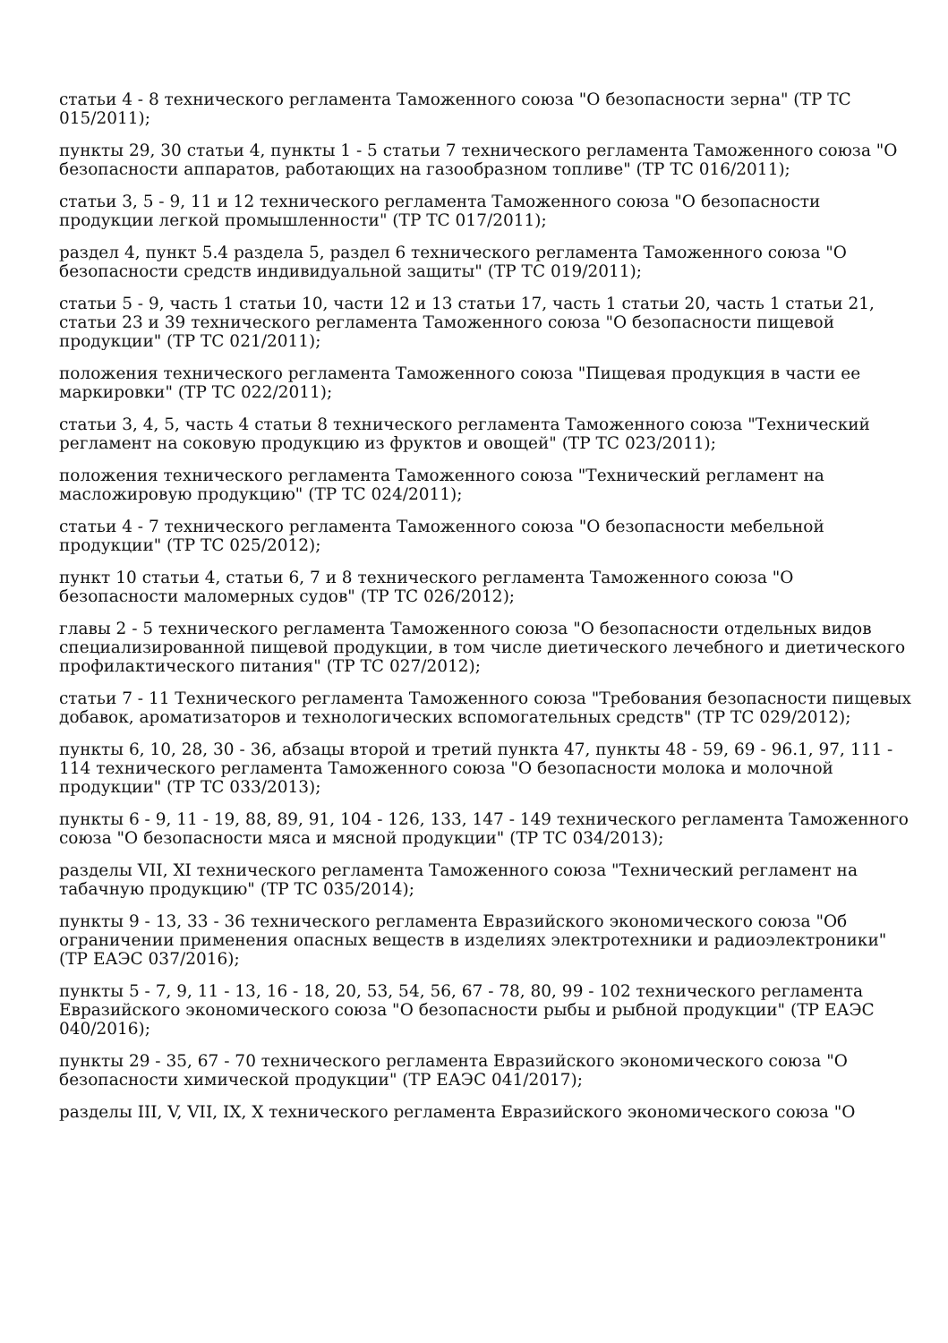статьи 4 - 8 технического регламента Таможенного союза "О безопасности зерна" (ТР ТС 015/2011);
пункты 29, 30 статьи 4, пункты 1 - 5 статьи 7 технического регламента Таможенного союза "О безопасности аппаратов, работающих на газообразном топливе" (ТР ТС 016/2011);
статьи 3, 5 - 9, 11 и 12 технического регламента Таможенного союза "О безопасности продукции легкой промышленности" (ТР ТС 017/2011);
раздел 4, пункт 5.4 раздела 5, раздел 6 технического регламента Таможенного союза "О безопасности средств индивидуальной защиты" (ТР ТС 019/2011);
статьи 5 - 9, часть 1 статьи 10, части 12 и 13 статьи 17, часть 1 статьи 20, часть 1 статьи 21, статьи 23 и 39 технического регламента Таможенного союза "О безопасности пищевой продукции" (ТР ТС 021/2011);
положения технического регламента Таможенного союза "Пищевая продукция в части ее маркировки" (ТР ТС 022/2011);
статьи 3, 4, 5, часть 4 статьи 8 технического регламента Таможенного союза "Технический регламент на соковую продукцию из фруктов и овощей" (ТР ТС 023/2011);
положения технического регламента Таможенного союза "Технический регламент на масложировую продукцию" (ТР ТС 024/2011);
статьи 4 - 7 технического регламента Таможенного союза "О безопасности мебельной продукции" (ТР ТС 025/2012);
пункт 10 статьи 4, статьи 6, 7 и 8 технического регламента Таможенного союза "О безопасности маломерных судов" (ТР ТС 026/2012);
главы 2 - 5 технического регламента Таможенного союза "О безопасности отдельных видов специализированной пищевой продукции, в том числе диетического лечебного и диетического профилактического питания" (ТР ТС 027/2012);
статьи 7 - 11 Технического регламента Таможенного союза "Требования безопасности пищевых добавок, ароматизаторов и технологических вспомогательных средств" (ТР ТС 029/2012);
пункты 6, 10, 28, 30 - 36, абзацы второй и третий пункта 47, пункты 48 - 59, 69 - 96.1, 97, 111 - 114 технического регламента Таможенного союза "О безопасности молока и молочной продукции" (ТР ТС 033/2013);
пункты 6 - 9, 11 - 19, 88, 89, 91, 104 - 126, 133, 147 - 149 технического регламента Таможенного союза "О безопасности мяса и мясной продукции" (ТР ТС 034/2013);
разделы VII, XI технического регламента Таможенного союза "Технический регламент на табачную продукцию" (ТР ТС 035/2014);
пункты 9 - 13, 33 - 36 технического регламента Евразийского экономического союза "Об ограничении применения опасных веществ в изделиях электротехники и радиоэлектроники" (ТР ЕАЭС 037/2016);
пункты 5 - 7, 9, 11 - 13, 16 - 18, 20, 53, 54, 56, 67 - 78, 80, 99 - 102 технического регламента Евразийского экономического союза "О безопасности рыбы и рыбной продукции" (ТР ЕАЭС 040/2016);
пункты 29 - 35, 67 - 70 технического регламента Евразийского экономического союза "О безопасности химической продукции" (ТР ЕАЭС 041/2017);
разделы III, V, VII, IX, X технического регламента Евразийского экономического союза "О